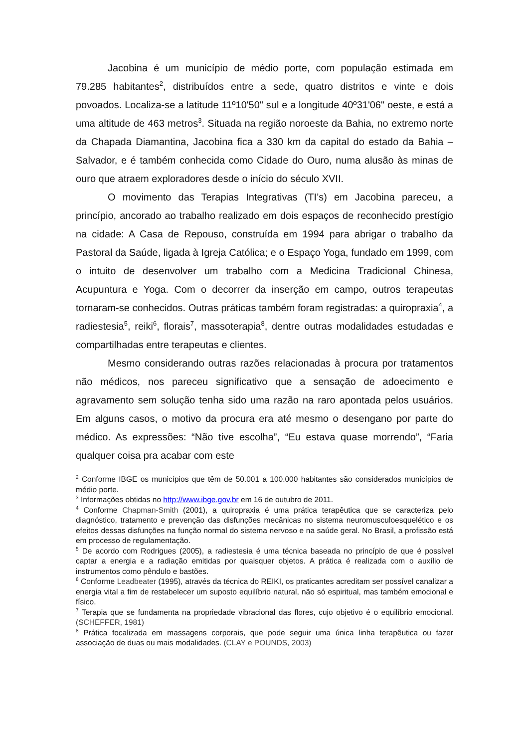Jacobina é um município de médio porte, com população estimada em 79.285 habitantes<sup>2</sup>, distribuídos entre a sede, quatro distritos e vinte e dois povoados. Localiza-se a latitude 11º10'50" sul e a longitude 40º31'06" oeste, e está a uma altitude de 463 metros<sup>3</sup>. Situada na região noroeste da Bahia, no extremo norte da Chapada Diamantina, Jacobina fica a 330 km da capital do estado da Bahia – Salvador, e é também conhecida como Cidade do Ouro, numa alusão às minas de ouro que atraem exploradores desde o início do século XVII.
O movimento das Terapias Integrativas (TI’s) em Jacobina pareceu, a princípio, ancorado ao trabalho realizado em dois espaços de reconhecido prestígio na cidade: A Casa de Repouso, construída em 1994 para abrigar o trabalho da Pastoral da Saúde, ligada à Igreja Católica; e o Espaço Yoga, fundado em 1999, com o intuito de desenvolver um trabalho com a Medicina Tradicional Chinesa, Acupuntura e Yoga. Com o decorrer da inserção em campo, outros terapeutas tornaram-se conhecidos. Outras práticas também foram registradas: a quiropraxia<sup>4</sup>, a radiestesia<sup>5</sup>, reiki<sup>6</sup>, florais<sup>7</sup>, massoterapia<sup>8</sup>, dentre outras modalidades estudadas e compartilhadas entre terapeutas e clientes.
Mesmo considerando outras razões relacionadas à procura por tratamentos não médicos, nos pareceu significativo que a sensação de adoecimento e agravamento sem solução tenha sido uma razão na raro apontada pelos usuários. Em alguns casos, o motivo da procura era até mesmo o desengano por parte do médico. As expressões: “Não tive escolha”, “Eu estava quase morrendo”, “Faria qualquer coisa pra acabar com este
<sup>2</sup> Conforme IBGE os municípios que têm de 50.001 a 100.000 habitantes são considerados municípios de médio porte.
<sup>3</sup> Informações obtidas no http://www.ibge.gov.br em 16 de outubro de 2011.
<sup>4</sup> Conforme Chapman-Smith (2001), a quiropraxia é uma prática terapêutica que se caracteriza pelo diagnóstico, tratamento e prevenção das disfunções mecânicas no sistema neuromusculoesquelético e os efeitos dessas disfunções na função normal do sistema nervoso e na saúde geral. No Brasil, a profissão está em processo de regulamentação.
<sup>5</sup> De acordo com Rodrigues (2005), a radiestesia é uma técnica baseada no princípio de que é possível captar a energia e a radiação emitidas por quaisquer objetos. A prática é realizada com o auxílio de instrumentos como pêndulo e bastões.
<sup>6</sup> Conforme Leadbeater (1995), através da técnica do REIKI, os praticantes acreditam ser possível canalizar a energia vital a fim de restabelecer um suposto equilíbrio natural, não só espiritual, mas também emocional e físico.
<sup>7</sup> Terapia que se fundamenta na propriedade vibracional das flores, cujo objetivo é o equilíbrio emocional. (SCHEFFER, 1981)
<sup>8</sup> Prática focalizada em massagens corporais, que pode seguir uma única linha terapêutica ou fazer associação de duas ou mais modalidades. (CLAY e POUNDS, 2003)